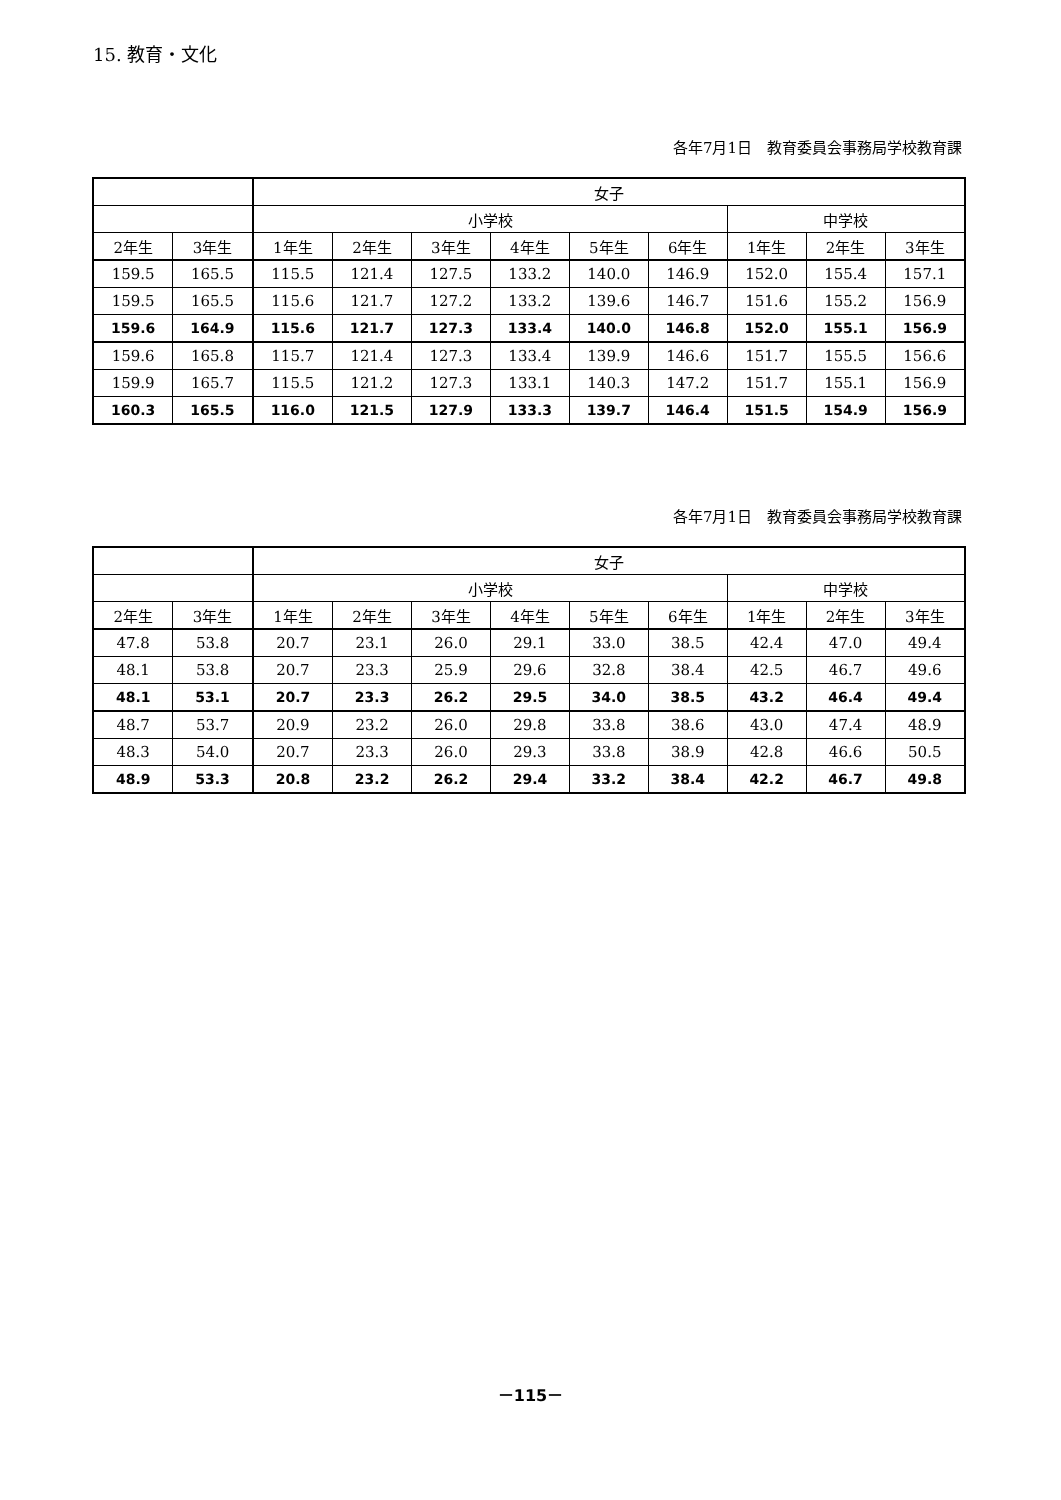15. 教育・文化
各年7月1日　教育委員会事務局学校教育課
| | | 女子 | | | | | | | | |
| --- | --- | --- | --- | --- | --- | --- | --- | --- | --- | --- |
| | | 小学校 | | | | | | 中学校 | | |
| 2年生 | 3年生 | 1年生 | 2年生 | 3年生 | 4年生 | 5年生 | 6年生 | 1年生 | 2年生 | 3年生 |
| 159.5 | 165.5 | 115.5 | 121.4 | 127.5 | 133.2 | 140.0 | 146.9 | 152.0 | 155.4 | 157.1 |
| 159.5 | 165.5 | 115.6 | 121.7 | 127.2 | 133.2 | 139.6 | 146.7 | 151.6 | 155.2 | 156.9 |
| 159.6 | 164.9 | 115.6 | 121.7 | 127.3 | 133.4 | 140.0 | 146.8 | 152.0 | 155.1 | 156.9 |
| 159.6 | 165.8 | 115.7 | 121.4 | 127.3 | 133.4 | 139.9 | 146.6 | 151.7 | 155.5 | 156.6 |
| 159.9 | 165.7 | 115.5 | 121.2 | 127.3 | 133.1 | 140.3 | 147.2 | 151.7 | 155.1 | 156.9 |
| 160.3 | 165.5 | 116.0 | 121.5 | 127.9 | 133.3 | 139.7 | 146.4 | 151.5 | 154.9 | 156.9 |
各年7月1日　教育委員会事務局学校教育課
| | | 女子 | | | | | | | | |
| --- | --- | --- | --- | --- | --- | --- | --- | --- | --- | --- |
| | | 小学校 | | | | | | 中学校 | | |
| 2年生 | 3年生 | 1年生 | 2年生 | 3年生 | 4年生 | 5年生 | 6年生 | 1年生 | 2年生 | 3年生 |
| 47.8 | 53.8 | 20.7 | 23.1 | 26.0 | 29.1 | 33.0 | 38.5 | 42.4 | 47.0 | 49.4 |
| 48.1 | 53.8 | 20.7 | 23.3 | 25.9 | 29.6 | 32.8 | 38.4 | 42.5 | 46.7 | 49.6 |
| 48.1 | 53.1 | 20.7 | 23.3 | 26.2 | 29.5 | 34.0 | 38.5 | 43.2 | 46.4 | 49.4 |
| 48.7 | 53.7 | 20.9 | 23.2 | 26.0 | 29.8 | 33.8 | 38.6 | 43.0 | 47.4 | 48.9 |
| 48.3 | 54.0 | 20.7 | 23.3 | 26.0 | 29.3 | 33.8 | 38.9 | 42.8 | 46.6 | 50.5 |
| 48.9 | 53.3 | 20.8 | 23.2 | 26.2 | 29.4 | 33.2 | 38.4 | 42.2 | 46.7 | 49.8 |
－115－